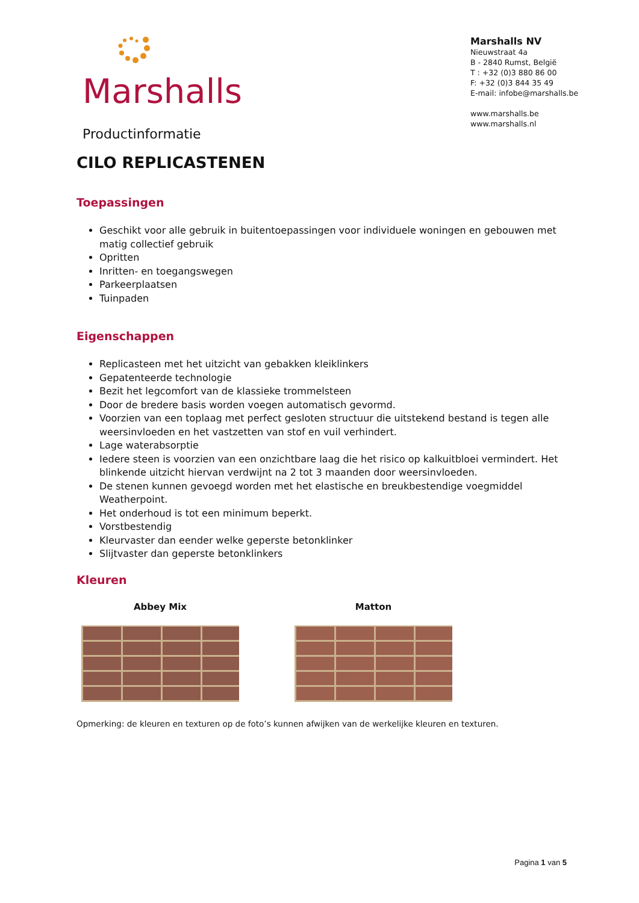Marshalls
Productinformatie
Marshalls NV
Nieuwstraat 4a
B - 2840 Rumst, België
T : +32 (0)3 880 86 00
F: +32 (0)3 844 35 49
E-mail: infobe@marshalls.be
www.marshalls.be
www.marshalls.nl
CILO REPLICASTENEN
Toepassingen
Geschikt voor alle gebruik in buitentoepassingen voor individuele woningen en gebouwen met matig collectief gebruik
Opritten
Inritten- en toegangswegen
Parkeerplaatsen
Tuinpaden
Eigenschappen
Replicasteen met het uitzicht van gebakken kleiklinkers
Gepatenteerde technologie
Bezit het legcomfort van de klassieke trommelsteen
Door de bredere basis worden voegen automatisch gevormd.
Voorzien van een toplaag met perfect gesloten structuur die uitstekend bestand is tegen alle weersinvloeden en het vastzetten van stof en vuil verhindert.
Lage waterabsorptie
Iedere steen is voorzien van een onzichtbare laag die het risico op kalkuitbloei vermindert. Het blinkende uitzicht hiervan verdwijnt na 2 tot 3 maanden door weersinvloeden.
De stenen kunnen gevoegd worden met het elastische en breukbestendige voegmiddel Weatherpoint.
Het onderhoud is tot een minimum beperkt.
Vorstbestendig
Kleurvaster dan eender welke geperste betonklinker
Slijtvaster dan geperste betonklinkers
Kleuren
Abbey Mix Matton
Opmerking: de kleuren en texturen op de foto’s kunnen afwijken van de werkelijke kleuren en texturen.
Pagina 1 van 5